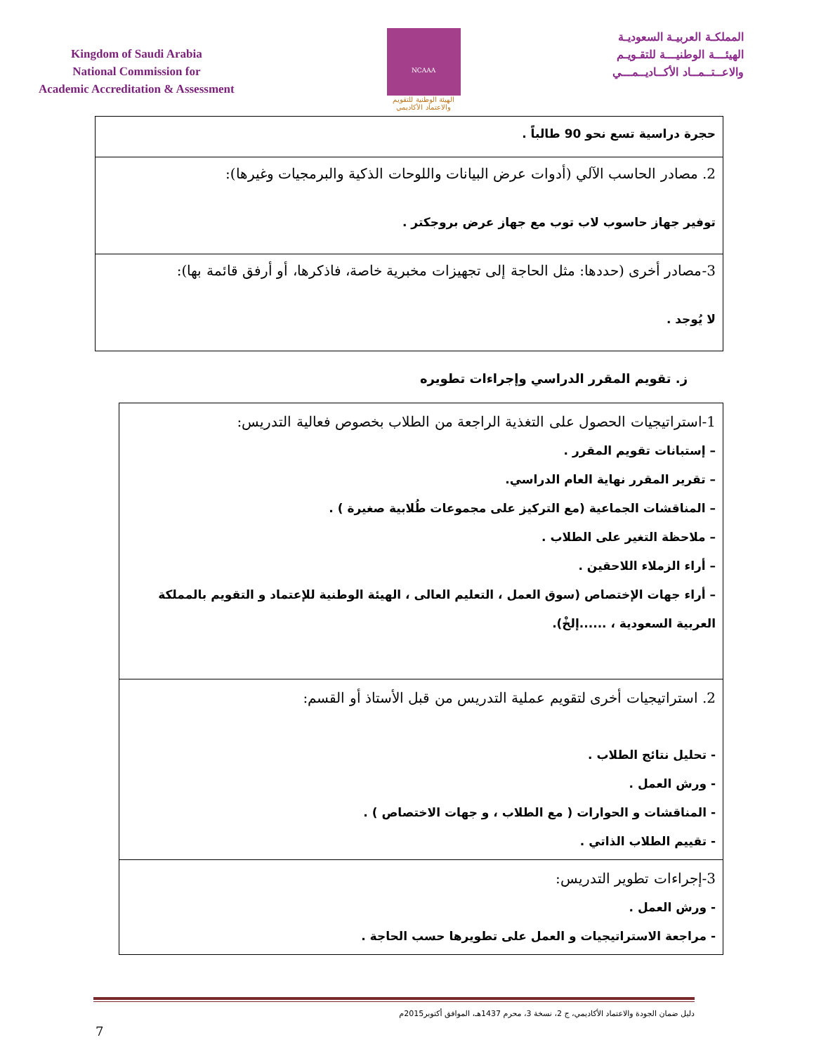Kingdom of Saudi Arabia
National Commission for
Academic Accreditation & Assessment
NCAAA
الهيئة الوطنية للتقويم والاعتماد الأكاديمي
المملكـة العربيـة السعوديـة
الهيئـــة الوطنيـــة للتقـويـم
والاعــتــمــاد الأكــاديــمـــي
| حجرة دراسية تسع نحو 90 طالباً . |
| 2. مصادر الحاسب الآلي (أدوات عرض البيانات واللوحات الذكية والبرمجيات وغيرها): توفير جهاز حاسوب لاب توب مع جهاز عرض بروجكتر . |
| 3-مصادر أخرى (حددها: مثل الحاجة إلى تجهيزات مخبرية خاصة، فاذكرها، أو أرفق قائمة بها): لا يُوجد . |
ز. تقويم المقرر الدراسي وإجراءات تطويره
| 1-استراتيجيات الحصول على التغذية الراجعة من الطلاب بخصوص فعالية التدريس: – إستبانات تقويم المقرر . – تقرير المقرر نهاية العام الدراسي. – المناقشات الجماعية (مع التركيز على مجموعات طُلابية صغيرة ) . – ملاحظة التغير على الطلاب . – أراء الزملاء اللاحقين . – أراء جهات الإختصاص (سوق العمل ، التعليم العالى ، الهيئة الوطنية للإعتماد و التقويم بالمملكة العربية السعودية ، ......إلخْ). |
| 2. استراتيجيات أخرى لتقويم عملية التدريس من قبل الأستاذ أو القسم: - تحليل نتائج الطلاب . - ورش العمل . - المناقشات و الحوارات ( مع الطلاب ، و جهات الاختصاص ) . - تقييم الطلاب الذاتي . |
| 3-إجراءات تطوير التدريس: - ورش العمل . - مراجعة الاستراتيجيات و العمل على تطويرها حسب الحاجة . |
دليل ضمان الجودة والاعتماد الأكاديمي، ج 2، نسخة 3، محرم 1437هـ، الموافق أكتوبر2015م
7